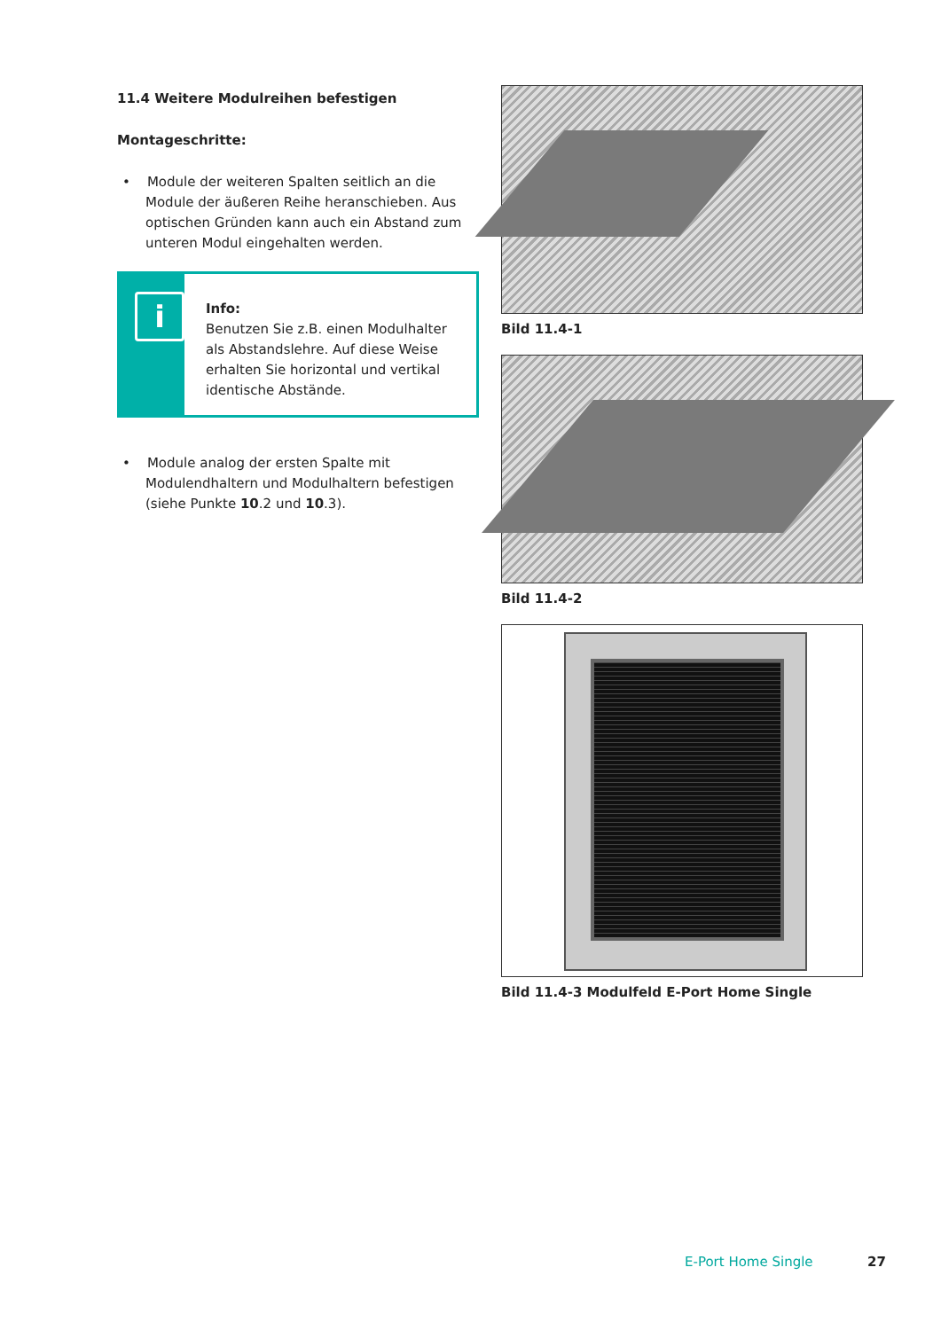11.4 Weitere Modulreihen befestigen
Montageschritte:
• Module der weiteren Spalten seitlich an die Module der äußeren Reihe heranschieben. Aus optischen Gründen kann auch ein Abstand zum unteren Modul eingehalten werden.
i
Info:
Benutzen Sie z.B. einen Modulhalter als Abstandslehre. Auf diese Weise erhalten Sie horizontal und vertikal identische Abstände.
• Module analog der ersten Spalte mit Modulendhaltern und Modulhaltern befestigen (siehe Punkte 10.2 und 10.3).
Bild 11.4-1
Bild 11.4-2
Bild 11.4-3 Modulfeld E-Port Home Single
E-Port Home Single 27